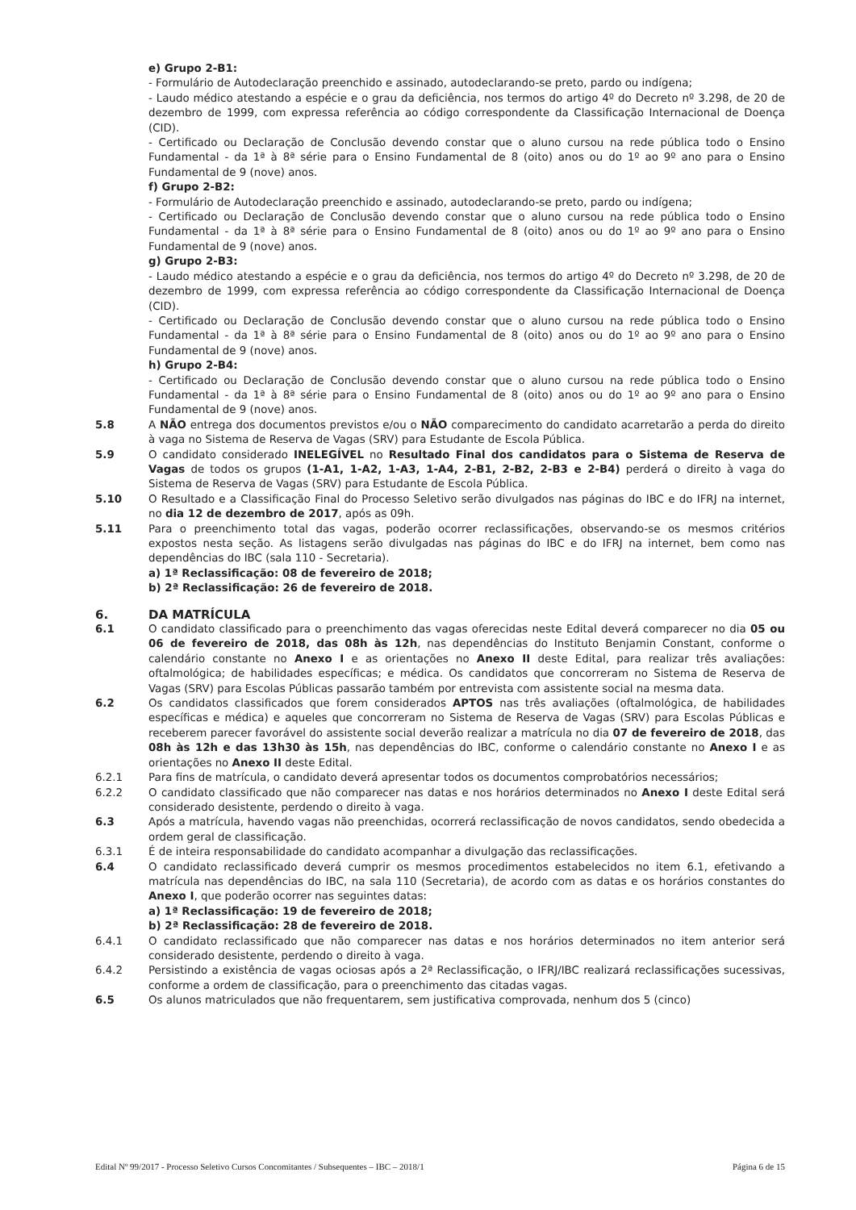e) Grupo 2-B1:
- Formulário de Autodeclaração preenchido e assinado, autodeclarando-se preto, pardo ou indígena;
- Laudo médico atestando a espécie e o grau da deficiência, nos termos do artigo 4º do Decreto nº 3.298, de 20 de dezembro de 1999, com expressa referência ao código correspondente da Classificação Internacional de Doença (CID).
- Certificado ou Declaração de Conclusão devendo constar que o aluno cursou na rede pública todo o Ensino Fundamental - da 1ª à 8ª série para o Ensino Fundamental de 8 (oito) anos ou do 1º ao 9º ano para o Ensino Fundamental de 9 (nove) anos.
f) Grupo 2-B2:
- Formulário de Autodeclaração preenchido e assinado, autodeclarando-se preto, pardo ou indígena;
- Certificado ou Declaração de Conclusão devendo constar que o aluno cursou na rede pública todo o Ensino Fundamental - da 1ª à 8ª série para o Ensino Fundamental de 8 (oito) anos ou do 1º ao 9º ano para o Ensino Fundamental de 9 (nove) anos.
g) Grupo 2-B3:
- Laudo médico atestando a espécie e o grau da deficiência, nos termos do artigo 4º do Decreto nº 3.298, de 20 de dezembro de 1999, com expressa referência ao código correspondente da Classificação Internacional de Doença (CID).
- Certificado ou Declaração de Conclusão devendo constar que o aluno cursou na rede pública todo o Ensino Fundamental - da 1ª à 8ª série para o Ensino Fundamental de 8 (oito) anos ou do 1º ao 9º ano para o Ensino Fundamental de 9 (nove) anos.
h) Grupo 2-B4:
- Certificado ou Declaração de Conclusão devendo constar que o aluno cursou na rede pública todo o Ensino Fundamental - da 1ª à 8ª série para o Ensino Fundamental de 8 (oito) anos ou do 1º ao 9º ano para o Ensino Fundamental de 9 (nove) anos.
5.8 A NÃO entrega dos documentos previstos e/ou o NÃO comparecimento do candidato acarretarão a perda do direito à vaga no Sistema de Reserva de Vagas (SRV) para Estudante de Escola Pública.
5.9 O candidato considerado INELEGÍVEL no Resultado Final dos candidatos para o Sistema de Reserva de Vagas de todos os grupos (1-A1, 1-A2, 1-A3, 1-A4, 2-B1, 2-B2, 2-B3 e 2-B4) perderá o direito à vaga do Sistema de Reserva de Vagas (SRV) para Estudante de Escola Pública.
5.10 O Resultado e a Classificação Final do Processo Seletivo serão divulgados nas páginas do IBC e do IFRJ na internet, no dia 12 de dezembro de 2017, após as 09h.
5.11 Para o preenchimento total das vagas, poderão ocorrer reclassificações, observando-se os mesmos critérios expostos nesta seção. As listagens serão divulgadas nas páginas do IBC e do IFRJ na internet, bem como nas dependências do IBC (sala 110 - Secretaria).
a) 1ª Reclassificação: 08 de fevereiro de 2018;
b) 2ª Reclassificação: 26 de fevereiro de 2018.
6. DA MATRÍCULA
6.1 O candidato classificado para o preenchimento das vagas oferecidas neste Edital deverá comparecer no dia 05 ou 06 de fevereiro de 2018, das 08h às 12h, nas dependências do Instituto Benjamin Constant, conforme o calendário constante no Anexo I e as orientações no Anexo II deste Edital, para realizar três avaliações: oftalmológica; de habilidades específicas; e médica. Os candidatos que concorreram no Sistema de Reserva de Vagas (SRV) para Escolas Públicas passarão também por entrevista com assistente social na mesma data.
6.2 Os candidatos classificados que forem considerados APTOS nas três avaliações (oftalmológica, de habilidades específicas e médica) e aqueles que concorreram no Sistema de Reserva de Vagas (SRV) para Escolas Públicas e receberem parecer favorável do assistente social deverão realizar a matrícula no dia 07 de fevereiro de 2018, das 08h às 12h e das 13h30 às 15h, nas dependências do IBC, conforme o calendário constante no Anexo I e as orientações no Anexo II deste Edital.
6.2.1 Para fins de matrícula, o candidato deverá apresentar todos os documentos comprobatórios necessários;
6.2.2 O candidato classificado que não comparecer nas datas e nos horários determinados no Anexo I deste Edital será considerado desistente, perdendo o direito à vaga.
6.3 Após a matrícula, havendo vagas não preenchidas, ocorrerá reclassificação de novos candidatos, sendo obedecida a ordem geral de classificação.
6.3.1 É de inteira responsabilidade do candidato acompanhar a divulgação das reclassificações.
6.4 O candidato reclassificado deverá cumprir os mesmos procedimentos estabelecidos no item 6.1, efetivando a matrícula nas dependências do IBC, na sala 110 (Secretaria), de acordo com as datas e os horários constantes do Anexo I, que poderão ocorrer nas seguintes datas:
a) 1ª Reclassificação: 19 de fevereiro de 2018;
b) 2ª Reclassificação: 28 de fevereiro de 2018.
6.4.1 O candidato reclassificado que não comparecer nas datas e nos horários determinados no item anterior será considerado desistente, perdendo o direito à vaga.
6.4.2 Persistindo a existência de vagas ociosas após a 2ª Reclassificação, o IFRJ/IBC realizará reclassificações sucessivas, conforme a ordem de classificação, para o preenchimento das citadas vagas.
6.5 Os alunos matriculados que não frequentarem, sem justificativa comprovada, nenhum dos 5 (cinco)
Edital Nº 99/2017 - Processo Seletivo Cursos Concomitantes / Subsequentes – IBC – 2018/1 Página 6 de 15